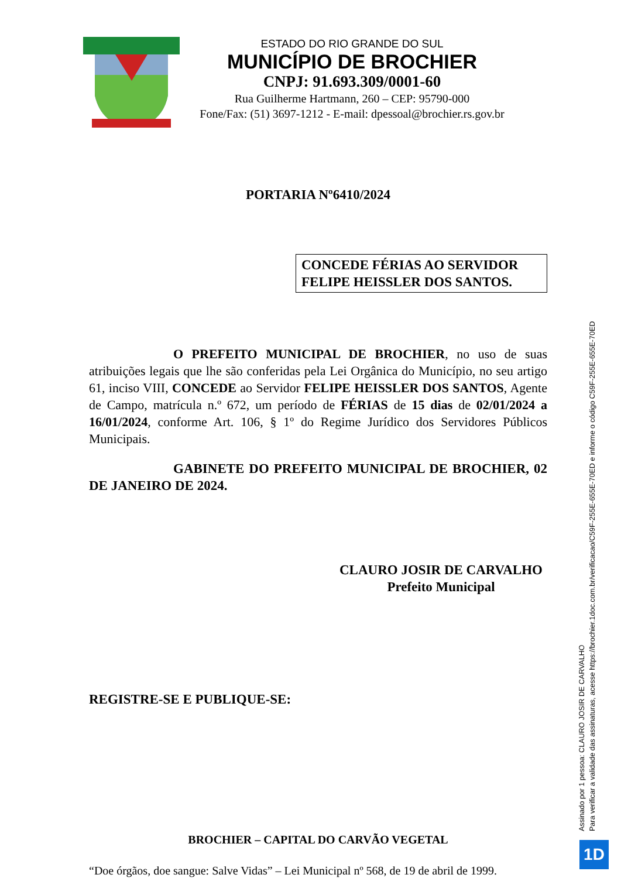ESTADO DO RIO GRANDE DO SUL
MUNICÍPIO DE BROCHIER
CNPJ: 91.693.309/0001-60
Rua Guilherme Hartmann, 260 – CEP: 95790-000
Fone/Fax: (51) 3697-1212 - E-mail: dpessoal@brochier.rs.gov.br
PORTARIA Nº6410/2024
CONCEDE FÉRIAS AO SERVIDOR FELIPE HEISSLER DOS SANTOS.
O PREFEITO MUNICIPAL DE BROCHIER, no uso de suas atribuições legais que lhe são conferidas pela Lei Orgânica do Município, no seu artigo 61, inciso VIII, CONCEDE ao Servidor FELIPE HEISSLER DOS SANTOS, Agente de Campo, matrícula n.º 672, um período de FÉRIAS de 15 dias de 02/01/2024 a 16/01/2024, conforme Art. 106, § 1º do Regime Jurídico dos Servidores Públicos Municipais.
GABINETE DO PREFEITO MUNICIPAL DE BROCHIER, 02 DE JANEIRO DE 2024.
CLAURO JOSIR DE CARVALHO
Prefeito Municipal
REGISTRE-SE E PUBLIQUE-SE:
BROCHIER – CAPITAL DO CARVÃO VEGETAL
“Doe órgãos, doe sangue: Salve Vidas” – Lei Municipal nº 568, de 19 de abril de 1999.
Assinado por 1 pessoa: CLAURO JOSIR DE CARVALHO
Para verificar a validade das assinaturas, acesse https://brochier.1doc.com.br/verificacao/C59F-255E-655E-70ED e informe o código C59F-255E-655E-70ED
1D